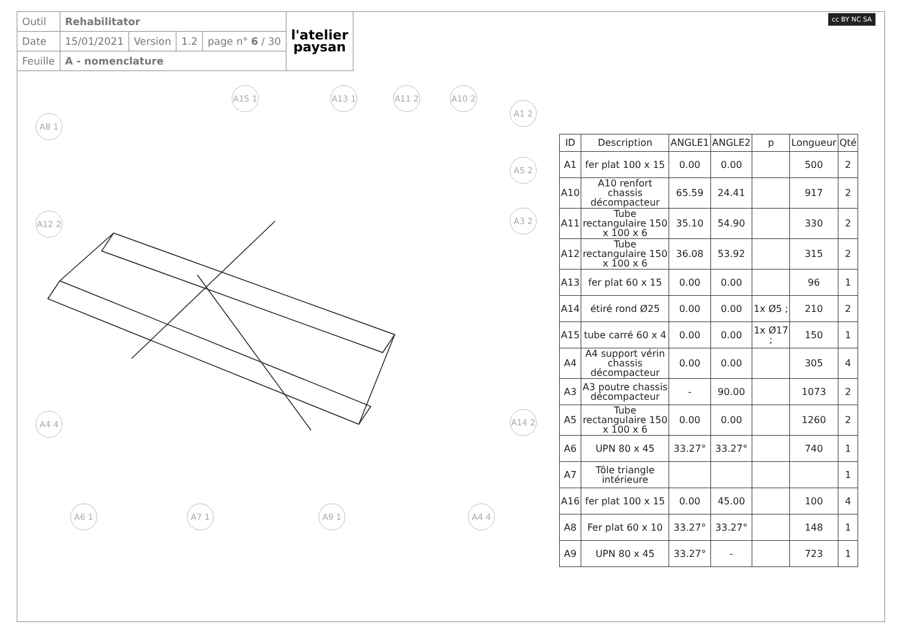| Outil | Rehabilitator | | | | l'atelier paysan |
| Date | 15/01/2021 | Version | 1.2 | page n° 6 / 30 | |
| Feuille | A - nomenclature | | | | |
cc BY NC SA
A15 1
A13 1
A11 2
A10 2
A1 2
A8 1
A5 2
A12 2
A3 2
A4 4
A14 2
A6 1
A7 1
A9 1
A4 4
| ID | Description | ANGLE1 | ANGLE2 | p | Longueur | Qté |
| --- | --- | --- | --- | --- | --- | --- |
| A1 | fer plat 100 x 15 | 0.00 | 0.00 | | 500 | 2 |
| A10 | A10 renfort chassis décompacteur | 65.59 | 24.41 | | 917 | 2 |
| A11 | Tube rectangulaire 150 x 100 x 6 | 35.10 | 54.90 | | 330 | 2 |
| A12 | Tube rectangulaire 150 x 100 x 6 | 36.08 | 53.92 | | 315 | 2 |
| A13 | fer plat 60 x 15 | 0.00 | 0.00 | | 96 | 1 |
| A14 | étiré rond Ø25 | 0.00 | 0.00 | 1x Ø5 ; | 210 | 2 |
| A15 | tube carré 60 x 4 | 0.00 | 0.00 | 1x Ø17 ; | 150 | 1 |
| A4 | A4 support vérin chassis décompacteur | 0.00 | 0.00 | | 305 | 4 |
| A3 | A3 poutre chassis décompacteur | - | 90.00 | | 1073 | 2 |
| A5 | Tube rectangulaire 150 x 100 x 6 | 0.00 | 0.00 | | 1260 | 2 |
| A6 | UPN 80 x 45 | 33.27° | 33.27° | | 740 | 1 |
| A7 | Tôle triangle intérieure | | | | | 1 |
| A16 | fer plat 100 x 15 | 0.00 | 45.00 | | 100 | 4 |
| A8 | Fer plat 60 x 10 | 33.27° | 33.27° | | 148 | 1 |
| A9 | UPN 80 x 45 | 33.27° | - | | 723 | 1 |